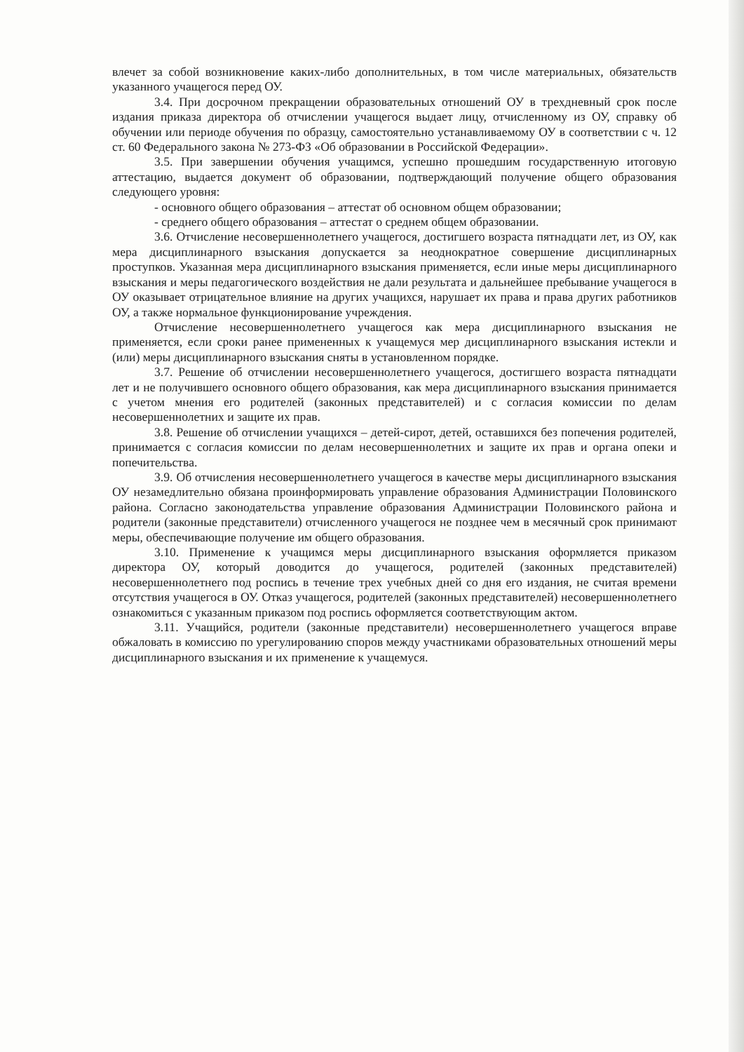влечет за собой возникновение каких-либо дополнительных, в том числе материальных, обязательств указанного учащегося перед ОУ.
3.4. При досрочном прекращении образовательных отношений ОУ в трехдневный срок после издания приказа директора об отчислении учащегося выдает лицу, отчисленному из ОУ, справку об обучении или периоде обучения по образцу, самостоятельно устанавливаемому ОУ в соответствии с ч. 12 ст. 60 Федерального закона № 273-ФЗ «Об образовании в Российской Федерации».
3.5. При завершении обучения учащимся, успешно прошедшим государственную итоговую аттестацию, выдается документ об образовании, подтверждающий получение общего образования следующего уровня:
- основного общего образования – аттестат об основном общем образовании;
- среднего общего образования – аттестат о среднем общем образовании.
3.6. Отчисление несовершеннолетнего учащегося, достигшего возраста пятнадцати лет, из ОУ, как мера дисциплинарного взыскания допускается за неоднократное совершение дисциплинарных проступков. Указанная мера дисциплинарного взыскания применяется, если иные меры дисциплинарного взыскания и меры педагогического воздействия не дали результата и дальнейшее пребывание учащегося в ОУ оказывает отрицательное влияние на других учащихся, нарушает их права и права других работников ОУ, а также нормальное функционирование учреждения.
Отчисление несовершеннолетнего учащегося как мера дисциплинарного взыскания не применяется, если сроки ранее примененных к учащемуся мер дисциплинарного взыскания истекли и (или) меры дисциплинарного взыскания сняты в установленном порядке.
3.7. Решение об отчислении несовершеннолетнего учащегося, достигшего возраста пятнадцати лет и не получившего основного общего образования, как мера дисциплинарного взыскания принимается с учетом мнения его родителей (законных представителей) и с согласия комиссии по делам несовершеннолетних и защите их прав.
3.8. Решение об отчислении учащихся – детей-сирот, детей, оставшихся без попечения родителей, принимается с согласия комиссии по делам несовершеннолетних и защите их прав и органа опеки и попечительства.
3.9. Об отчисления несовершеннолетнего учащегося в качестве меры дисциплинарного взыскания ОУ незамедлительно обязана проинформировать управление образования Администрации Половинского района. Согласно законодательства управление образования Администрации Половинского района и родители (законные представители) отчисленного учащегося не позднее чем в месячный срок принимают меры, обеспечивающие получение им общего образования.
3.10. Применение к учащимся меры дисциплинарного взыскания оформляется приказом директора ОУ, который доводится до учащегося, родителей (законных представителей) несовершеннолетнего под роспись в течение трех учебных дней со дня его издания, не считая времени отсутствия учащегося в ОУ. Отказ учащегося, родителей (законных представителей) несовершеннолетнего ознакомиться с указанным приказом под роспись оформляется соответствующим актом.
3.11. Учащийся, родители (законные представители) несовершеннолетнего учащегося вправе обжаловать в комиссию по урегулированию споров между участниками образовательных отношений меры дисциплинарного взыскания и их применение к учащемуся.